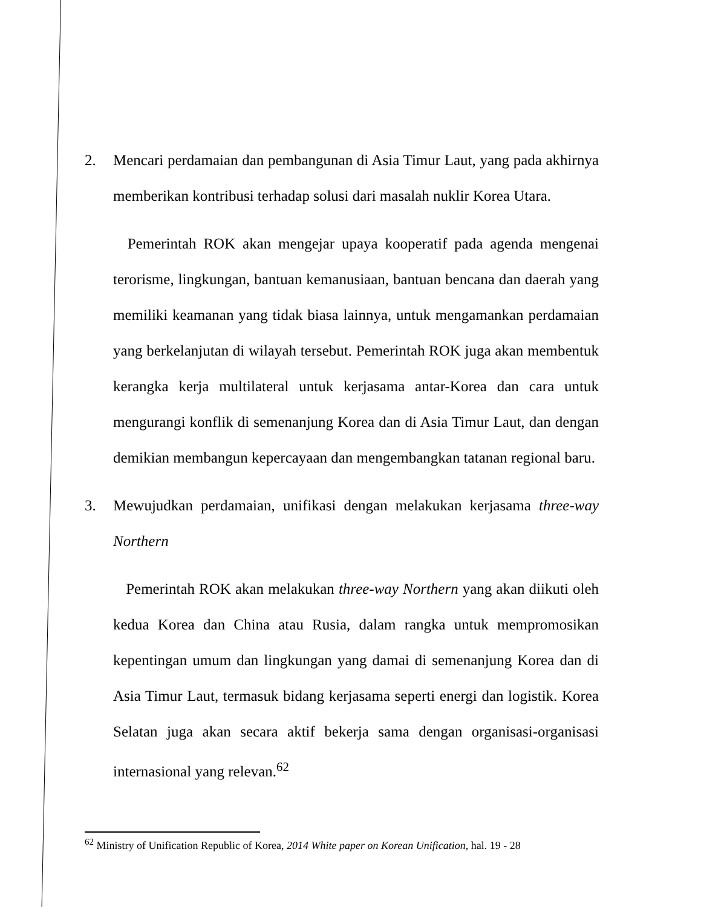2. Mencari perdamaian dan pembangunan di Asia Timur Laut, yang pada akhirnya memberikan kontribusi terhadap solusi dari masalah nuklir Korea Utara.
Pemerintah ROK akan mengejar upaya kooperatif pada agenda mengenai terorisme, lingkungan, bantuan kemanusiaan, bantuan bencana dan daerah yang memiliki keamanan yang tidak biasa lainnya, untuk mengamankan perdamaian yang berkelanjutan di wilayah tersebut. Pemerintah ROK juga akan membentuk kerangka kerja multilateral untuk kerjasama antar-Korea dan cara untuk mengurangi konflik di semenanjung Korea dan di Asia Timur Laut, dan dengan demikian membangun kepercayaan dan mengembangkan tatanan regional baru.
3. Mewujudkan perdamaian, unifikasi dengan melakukan kerjasama three-way Northern
Pemerintah ROK akan melakukan three-way Northern yang akan diikuti oleh kedua Korea dan China atau Rusia, dalam rangka untuk mempromosikan kepentingan umum dan lingkungan yang damai di semenanjung Korea dan di Asia Timur Laut, termasuk bidang kerjasama seperti energi dan logistik. Korea Selatan juga akan secara aktif bekerja sama dengan organisasi-organisasi internasional yang relevan.<sup>62</sup>
<sup>62</sup> Ministry of Unification Republic of Korea, 2014 White paper on Korean Unification, hal. 19 - 28